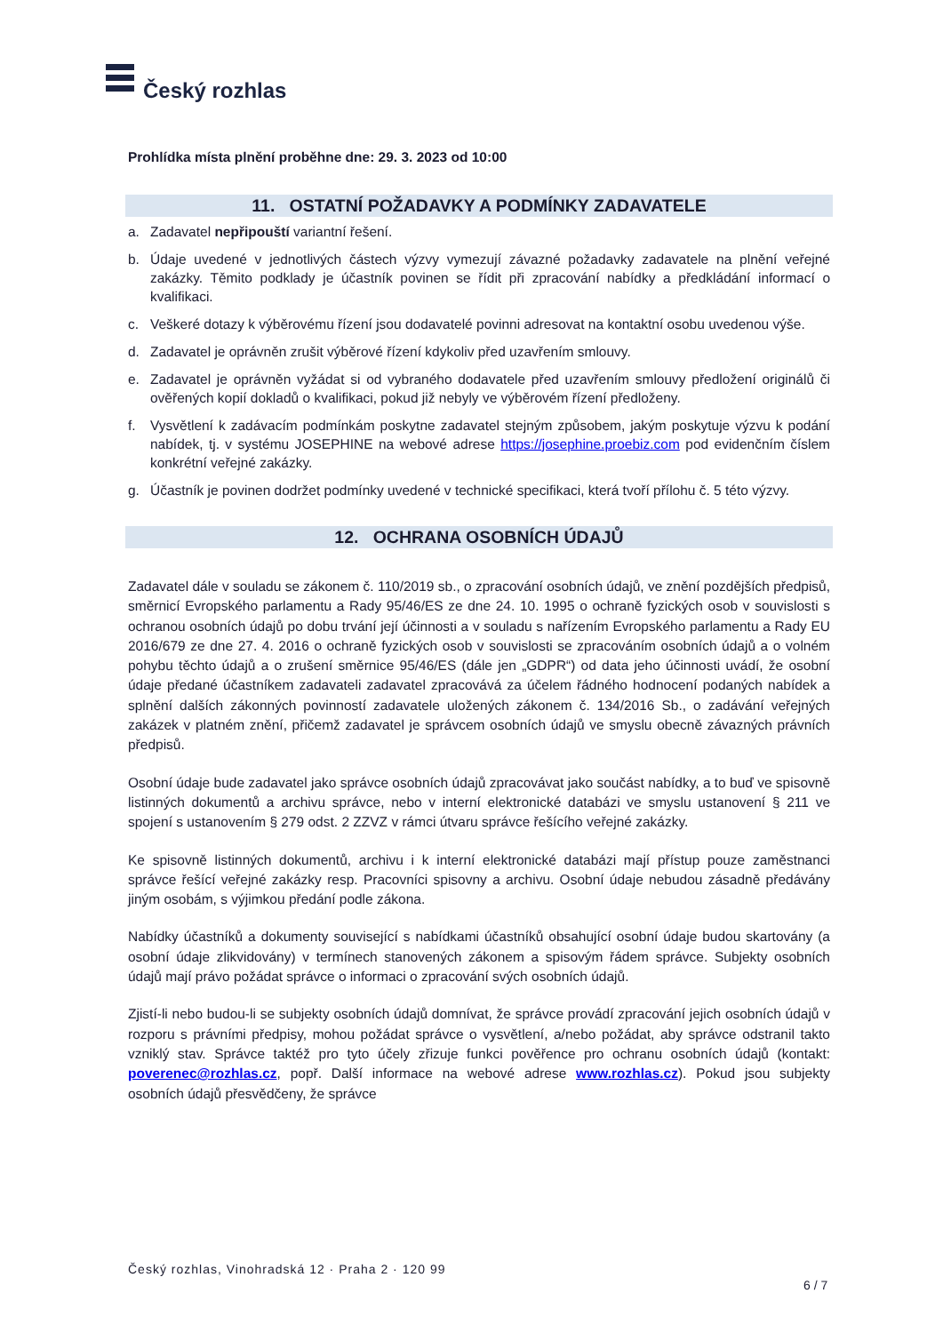Český rozhlas
Prohlídka místa plnění proběhne dne: 29. 3. 2023 od 10:00
11. OSTATNÍ POŽADAVKY A PODMÍNKY ZADAVATELE
a. Zadavatel nepřipouští variantní řešení.
b. Údaje uvedené v jednotlivých částech výzvy vymezují závazné požadavky zadavatele na plnění veřejné zakázky. Těmito podklady je účastník povinen se řídit při zpracování nabídky a předkládání informací o kvalifikaci.
c. Veškeré dotazy k výběrovému řízení jsou dodavatelé povinni adresovat na kontaktní osobu uvedenou výše.
d. Zadavatel je oprávněn zrušit výběrové řízení kdykoliv před uzavřením smlouvy.
e. Zadavatel je oprávněn vyžádat si od vybraného dodavatele před uzavřením smlouvy předložení originálů či ověřených kopií dokladů o kvalifikaci, pokud již nebyly ve výběrovém řízení předloženy.
f. Vysvětlení k zadávacím podmínkám poskytne zadavatel stejným způsobem, jakým poskytuje výzvu k podání nabídek, tj. v systému JOSEPHINE na webové adrese https://josephine.proebiz.com pod evidenčním číslem konkrétní veřejné zakázky.
g. Účastník je povinen dodržet podmínky uvedené v technické specifikaci, která tvoří přílohu č. 5 této výzvy.
12. OCHRANA OSOBNÍCH ÚDAJŮ
Zadavatel dále v souladu se zákonem č. 110/2019 sb., o zpracování osobních údajů, ve znění pozdějších předpisů, směrnicí Evropského parlamentu a Rady 95/46/ES ze dne 24. 10. 1995 o ochraně fyzických osob v souvislosti s ochranou osobních údajů po dobu trvání její účinnosti a v souladu s nařízením Evropského parlamentu a Rady EU 2016/679 ze dne 27. 4. 2016 o ochraně fyzických osob v souvislosti se zpracováním osobních údajů a o volném pohybu těchto údajů a o zrušení směrnice 95/46/ES (dále jen „GDPR“) od data jeho účinnosti uvádí, že osobní údaje předané účastníkem zadavateli zadavatel zpracovává za účelem řádného hodnocení podaných nabídek a splnění dalších zákonných povinností zadavatele uložených zákonem č. 134/2016 Sb., o zadávání veřejných zakázek v platném znění, přičemž zadavatel je správcem osobních údajů ve smyslu obecně závazných právních předpisů.
Osobní údaje bude zadavatel jako správce osobních údajů zpracovávat jako součást nabídky, a to buď ve spisovně listinných dokumentů a archivu správce, nebo v interní elektronické databázi ve smyslu ustanovení § 211 ve spojení s ustanovením § 279 odst. 2 ZZVZ v rámci útvaru správce řešícího veřejné zakázky.
Ke spisovně listinných dokumentů, archivu i k interní elektronické databázi mají přístup pouze zaměstnanci správce řešící veřejné zakázky resp. Pracovníci spisovny a archivu. Osobní údaje nebudou zásadně předávány jiným osobám, s výjimkou předání podle zákona.
Nabídky účastníků a dokumenty související s nabídkami účastníků obsahující osobní údaje budou skartovány (a osobní údaje zlikvidovány) v termínech stanovených zákonem a spisovým řádem správce. Subjekty osobních údajů mají právo požádat správce o informaci o zpracování svých osobních údajů.
Zjistí-li nebo budou-li se subjekty osobních údajů domnívat, že správce provádí zpracování jejich osobních údajů v rozporu s právními předpisy, mohou požádat správce o vysvětlení, a/nebo požádat, aby správce odstranil takto vzniklý stav. Správce taktéž pro tyto účely zřizuje funkci pověřence pro ochranu osobních údajů (kontakt: poverenec@rozhlas.cz, popř. Další informace na webové adrese www.rozhlas.cz). Pokud jsou subjekty osobních údajů přesvědčeny, že správce
Český rozhlas, Vinohradská 12 · Praha 2 · 120 99
6 / 7